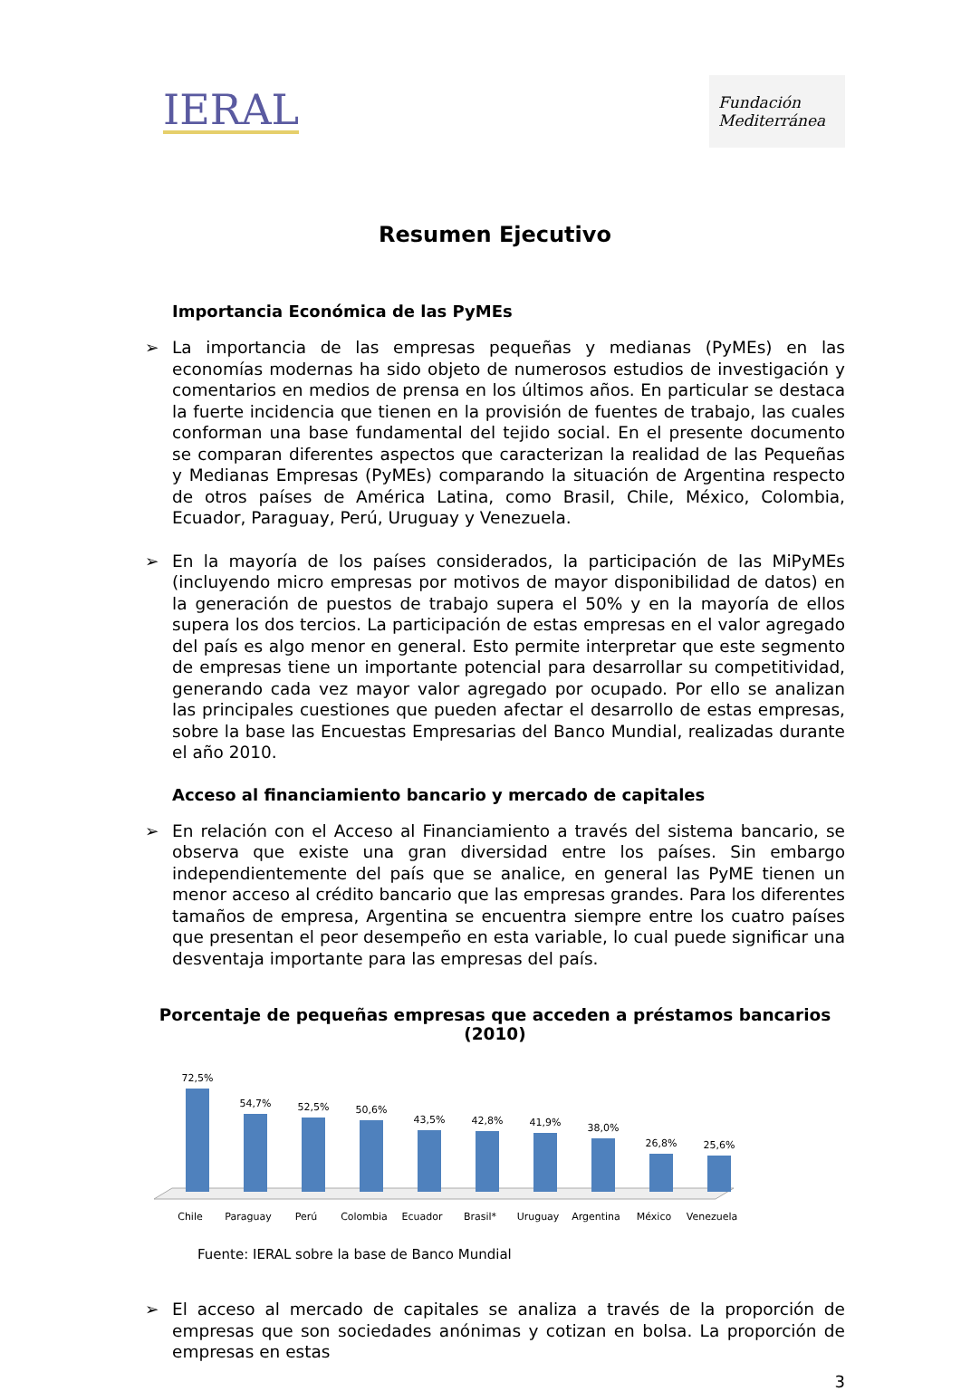IERAL
Fundación Mediterránea
Resumen Ejecutivo
Importancia Económica de las PyMEs
➢ La importancia de las empresas pequeñas y medianas (PyMEs) en las economías modernas ha sido objeto de numerosos estudios de investigación y comentarios en medios de prensa en los últimos años. En particular se destaca la fuerte incidencia que tienen en la provisión de fuentes de trabajo, las cuales conforman una base fundamental del tejido social. En el presente documento se comparan diferentes aspectos que caracterizan la realidad de las Pequeñas y Medianas Empresas (PyMEs) comparando la situación de Argentina respecto de otros países de América Latina, como Brasil, Chile, México, Colombia, Ecuador, Paraguay, Perú, Uruguay y Venezuela.
➢ En la mayoría de los países considerados, la participación de las MiPyMEs (incluyendo micro empresas por motivos de mayor disponibilidad de datos) en la generación de puestos de trabajo supera el 50% y en la mayoría de ellos supera los dos tercios. La participación de estas empresas en el valor agregado del país es algo menor en general. Esto permite interpretar que este segmento de empresas tiene un importante potencial para desarrollar su competitividad, generando cada vez mayor valor agregado por ocupado. Por ello se analizan las principales cuestiones que pueden afectar el desarrollo de estas empresas, sobre la base las Encuestas Empresarias del Banco Mundial, realizadas durante el año 2010.
Acceso al financiamiento bancario y mercado de capitales
➢ En relación con el Acceso al Financiamiento a través del sistema bancario, se observa que existe una gran diversidad entre los países. Sin embargo independientemente del país que se analice, en general las PyME tienen un menor acceso al crédito bancario que las empresas grandes. Para los diferentes tamaños de empresa, Argentina se encuentra siempre entre los cuatro países que presentan el peor desempeño en esta variable, lo cual puede significar una desventaja importante para las empresas del país.
Porcentaje de pequeñas empresas que acceden a préstamos bancarios (2010)
72,5%
54,7%
52,5%
50,6%
43,5%
42,8%
41,9%
38,0%
26,8%
25,6%
Chile
Paraguay
Perú
Colombia
Ecuador
Brasil*
Uruguay
Argentina
México
Venezuela
Fuente: IERAL sobre la base de Banco Mundial
➢ El acceso al mercado de capitales se analiza a través de la proporción de empresas que son sociedades anónimas y cotizan en bolsa. La proporción de empresas en estas
3